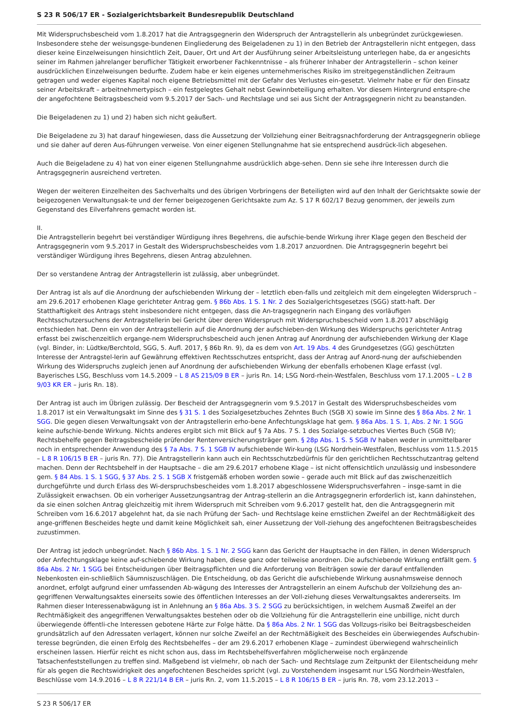S 23 R 506/17 ER - Sozialgerichtsbarkeit Bundesrepublik Deutschland
Mit Widerspruchsbescheid vom 1.8.2017 hat die Antragsgegnerin den Widerspruch der Antragstellerin als unbegründet zurückgewiesen. Insbesondere stehe der weisungsge-bundenen Eingliederung des Beigeladenen zu 1) in den Betrieb der Antragstellerin nicht entgegen, dass dieser keine Einzelweisungen hinsichtlich Zeit, Dauer, Ort und Art der Ausführung seiner Arbeitsleistung unterlegen habe, da er angesichts seiner im Rahmen jahrelanger beruflicher Tätigkeit erworbener Fachkenntnisse – als früherer Inhaber der Antragstellerin – schon keiner ausdrücklichen Einzelweisungen bedurfte. Zudem habe er kein eigenes unternehmerisches Risiko im streitgegenständlichen Zeitraum getragen und weder eigenes Kapital noch eigene Betriebsmittel mit der Gefahr des Verlustes ein-gesetzt. Vielmehr habe er für den Einsatz seiner Arbeitskraft – arbeitnehmertypisch – ein festgelegtes Gehalt nebst Gewinnbeteiligung erhalten. Vor diesem Hintergrund entspre-che der angefochtene Beitragsbescheid vom 9.5.2017 der Sach- und Rechtslage und sei aus Sicht der Antragsgegnerin nicht zu beanstanden.
Die Beigeladenen zu 1) und 2) haben sich nicht geäußert.
Die Beigeladene zu 3) hat darauf hingewiesen, dass die Aussetzung der Vollziehung einer Beitragsnachforderung der Antragsgegnerin obliege und sie daher auf deren Aus-führungen verweise. Von einer eigenen Stellungnahme hat sie entsprechend ausdrück-lich abgesehen.
Auch die Beigeladene zu 4) hat von einer eigenen Stellungnahme ausdrücklich abge-sehen. Denn sie sehe ihre Interessen durch die Antragsgegnerin ausreichend vertreten.
Wegen der weiteren Einzelheiten des Sachverhalts und des übrigen Vorbringens der Beteiligten wird auf den Inhalt der Gerichtsakte sowie der beigezogenen Verwaltungsak-te und der ferner beigezogenen Gerichtsakte zum Az. S 17 R 602/17 Bezug genommen, der jeweils zum Gegenstand des Eilverfahrens gemacht worden ist.
II.
Die Antragstellerin begehrt bei verständiger Würdigung ihres Begehrens, die aufschie-bende Wirkung ihrer Klage gegen den Bescheid der Antragsgegnerin vom 9.5.2017 in Gestalt des Widerspruchsbescheides vom 1.8.2017 anzuordnen. Die Antragsgegnerin begehrt bei verständiger Würdigung ihres Begehrens, diesen Antrag abzulehnen.
Der so verstandene Antrag der Antragstellerin ist zulässig, aber unbegründet.
Der Antrag ist als auf die Anordnung der aufschiebenden Wirkung der – letztlich eben-falls und zeitgleich mit dem eingelegten Widerspruch – am 29.6.2017 erhobenen Klage gerichteter Antrag gem. § 86b Abs. 1 S. 1 Nr. 2 des Sozialgerichtsgesetzes (SGG) statt-haft. Der Statthaftigkeit des Antrags steht insbesondere nicht entgegen, dass die An-tragsgegnerin nach Eingang des vorläufigen Rechtsschutzersuchens der Antragstellerin bei Gericht über deren Widerspruch mit Widerspruchsbescheid vom 1.8.2017 abschlägig entschieden hat. Denn ein von der Antragstellerin auf die Anordnung der aufschieben-den Wirkung des Widerspruchs gerichteter Antrag erfasst bei zwischenzeitlich ergange-nem Widerspruchsbescheid auch jenen Antrag auf Anordnung der aufschiebenden Wirkung der Klage (vgl. Binder, in: Lüdtke/Berchtold, SGG, 5. Aufl. 2017, § 86b Rn. 9), da es dem von Art. 19 Abs. 4 des Grundgesetzes (GG) geschützten Interesse der Antragstel-lerin auf Gewährung effektiven Rechtsschutzes entspricht, dass der Antrag auf Anord-nung der aufschiebenden Wirkung des Widerspruchs zugleich jenen auf Anordnung der aufschiebenden Wirkung der ebenfalls erhobenen Klage erfasst (vgl. Bayerisches LSG, Beschluss vom 14.5.2009 – L 8 AS 215/09 B ER – juris Rn. 14; LSG Nord-rhein-Westfalen, Beschluss vom 17.1.2005 – L 2 B 9/03 KR ER – juris Rn. 18).
Der Antrag ist auch im Übrigen zulässig. Der Bescheid der Antragsgegnerin vom 9.5.2017 in Gestalt des Widerspruchsbescheides vom 1.8.2017 ist ein Verwaltungsakt im Sinne des § 31 S. 1 des Sozialgesetzbuches Zehntes Buch (SGB X) sowie im Sinne des § 86a Abs. 2 Nr. 1 SGG. Die gegen diesen Verwaltungsakt von der Antragstellerin erho-bene Anfechtungsklage hat gem. § 86a Abs. 1 S. 1, Abs. 2 Nr. 1 SGG keine aufschie-bende Wirkung. Nichts anderes ergibt sich mit Blick auf § 7a Abs. 7 S. 1 des Sozialge-setzbuches Viertes Buch (SGB IV); Rechtsbehelfe gegen Beitragsbescheide prüfender Rentenversicherungsträger gem. § 28p Abs. 1 S. 5 SGB IV haben weder in unmittelbarer noch in entsprechender Anwendung des § 7a Abs. 7 S. 1 SGB IV aufschiebende Wir-kung (LSG Nordrhein-Westfalen, Beschluss vom 11.5.2015 – L 8 R 106/15 B ER – juris Rn. 77). Die Antragstellerin kann auch ein Rechtsschutzbedürfnis für den gerichtlichen Rechtsschutzantrag geltend machen. Denn der Rechtsbehelf in der Hauptsache – die am 29.6.2017 erhobene Klage – ist nicht offensichtlich unzulässig und insbesondere gem. § 84 Abs. 1 S. 1 SGG, § 37 Abs. 2 S. 1 SGB X fristgemäß erhoben worden sowie – gerade auch mit Blick auf das zwischenzeitlich durchgeführte und durch Erlass des Wi-derspruchsbescheides vom 1.8.2017 abgeschlossene Widerspruchsverfahren – insge-samt in die Zulässigkeit erwachsen. Ob ein vorheriger Aussetzungsantrag der Antrag-stellerin an die Antragsgegnerin erforderlich ist, kann dahinstehen, da sie einen solchen Antrag gleichzeitig mit ihrem Widerspruch mit Schreiben vom 9.6.2017 gestellt hat, den die Antragsgegnerin mit Schreiben vom 16.6.2017 abgelehnt hat, da sie nach Prüfung der Sach- und Rechtslage keine ernstlichen Zweifel an der Rechtmäßigkeit des ange-griffenen Bescheides hegte und damit keine Möglichkeit sah, einer Aussetzung der Voll-ziehung des angefochtenen Beitragsbescheides zuzustimmen.
Der Antrag ist jedoch unbegründet. Nach § 86b Abs. 1 S. 1 Nr. 2 SGG kann das Gericht der Hauptsache in den Fällen, in denen Widerspruch oder Anfechtungsklage keine auf-schiebende Wirkung haben, diese ganz oder teilweise anordnen. Die aufschiebende Wirkung entfällt gem. § 86a Abs. 2 Nr. 1 SGG bei Entscheidungen über Beitragspflichten und die Anforderung von Beiträgen sowie der darauf entfallenden Nebenkosten ein-schließlich Säumniszuschlägen. Die Entscheidung, ob das Gericht die aufschiebende Wirkung ausnahmsweise dennoch anordnet, erfolgt aufgrund einer umfassenden Ab-wägung des Interesses der Antragstellerin an einem Aufschub der Vollziehung des an-gegriffenen Verwaltungsaktes einerseits sowie des öffentlichen Interesses an der Voll-ziehung dieses Verwaltungsaktes andererseits. Im Rahmen dieser Interessenabwägung ist in Anlehnung an § 86a Abs. 3 S. 2 SGG zu berücksichtigen, in welchem Ausmaß Zweifel an der Rechtmäßigkeit des angegriffenen Verwaltungsaktes bestehen oder ob die Vollziehung für die Antragstellerin eine unbillige, nicht durch überwiegende öffentli-che Interessen gebotene Härte zur Folge hätte. Da § 86a Abs. 2 Nr. 1 SGG das Vollzugs-risiko bei Beitragsbescheiden grundsätzlich auf den Adressaten verlagert, können nur solche Zweifel an der Rechtmäßigkeit des Bescheides ein überwiegendes Aufschubin-teresse begründen, die einen Erfolg des Rechtsbehelfes – der am 29.6.2017 erhobenen Klage – zumindest überwiegend wahrscheinlich erscheinen lassen. Hierfür reicht es nicht schon aus, dass im Rechtsbehelfsverfahren möglicherweise noch ergänzende Tatsachenfeststellungen zu treffen sind. Maßgebend ist vielmehr, ob nach der Sach- und Rechtslage zum Zeitpunkt der Eilentscheidung mehr für als gegen die Rechtswidrigkeit des angefochtenen Bescheides spricht (vgl. zu Vorstehendem insgesamt nur LSG Nordrhein-Westfalen, Beschlüsse vom 14.9.2016 – L 8 R 221/14 B ER – juris Rn. 2, vom 11.5.2015 – L 8 R 106/15 B ER – juris Rn. 78, vom 23.12.2013 –
S 23 R 506/17 ER